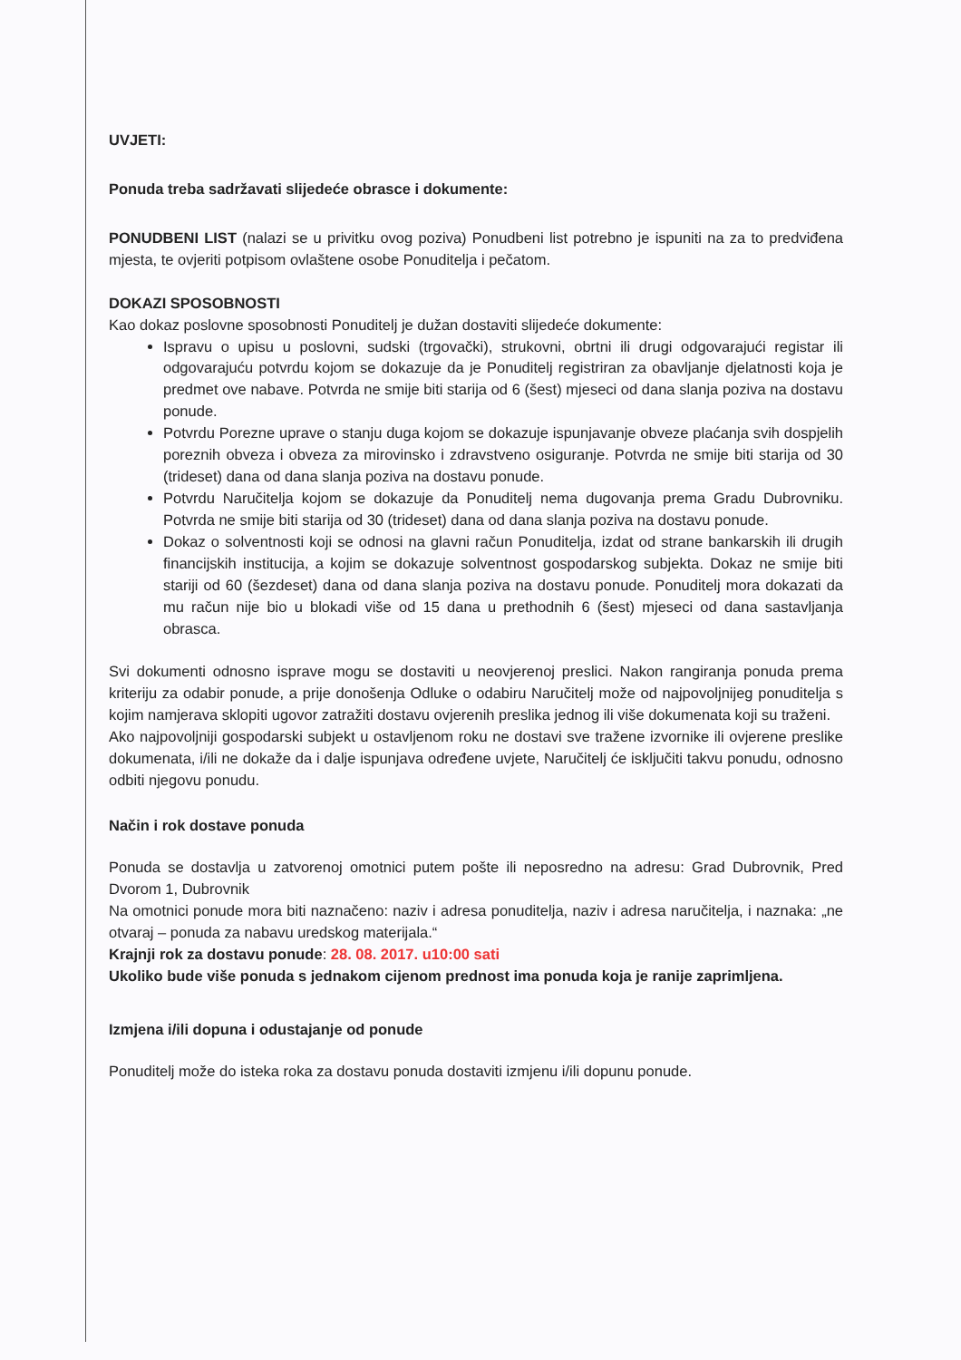UVJETI:
Ponuda treba sadržavati slijedeće obrasce i dokumente:
PONUDBENI LIST (nalazi se u privitku ovog poziva) Ponudbeni list potrebno je ispuniti na za to predviđena mjesta, te ovjeriti potpisom ovlaštene osobe Ponuditelja i pečatom.
DOKAZI SPOSOBNOSTI
Kao dokaz poslovne sposobnosti Ponuditelj je dužan dostaviti slijedeće dokumente:
Ispravu o upisu u poslovni, sudski (trgovački), strukovni, obrtni ili drugi odgovarajući registar ili odgovarajuću potvrdu kojom se dokazuje da je Ponuditelj registriran za obavljanje djelatnosti koja je predmet ove nabave. Potvrda ne smije biti starija od 6 (šest) mjeseci od dana slanja poziva na dostavu ponude.
Potvrdu Porezne uprave o stanju duga kojom se dokazuje ispunjavanje obveze plaćanja svih dospjelih poreznih obveza i obveza za mirovinsko i zdravstveno osiguranje. Potvrda ne smije biti starija od 30 (trideset) dana od dana slanja poziva na dostavu ponude.
Potvrdu Naručitelja kojom se dokazuje da Ponuditelj nema dugovanja prema Gradu Dubrovniku. Potvrda ne smije biti starija od 30 (trideset) dana od dana slanja poziva na dostavu ponude.
Dokaz o solventnosti koji se odnosi na glavni račun Ponuditelja, izdat od strane bankarskih ili drugih financijskih institucija, a kojim se dokazuje solventnost gospodarskog subjekta. Dokaz ne smije biti stariji od 60 (šezdeset) dana od dana slanja poziva na dostavu ponude. Ponuditelj mora dokazati da mu račun nije bio u blokadi više od 15 dana u prethodnih 6 (šest) mjeseci od dana sastavljanja obrasca.
Svi dokumenti odnosno isprave mogu se dostaviti u neovjerenoj preslici. Nakon rangiranja ponuda prema kriteriju za odabir ponude, a prije donošenja Odluke o odabiru Naručitelj može od najpovoljnijeg ponuditelja s kojim namjerava sklopiti ugovor zatražiti dostavu ovjerenih preslika jednog ili više dokumenata koji su traženi.
Ako najpovoljniji gospodarski subjekt u ostavljenom roku ne dostavi sve tražene izvornike ili ovjerene preslike dokumenata, i/ili ne dokaže da i dalje ispunjava određene uvjete, Naručitelj će isključiti takvu ponudu, odnosno odbiti njegovu ponudu.
Način i rok dostave ponuda
Ponuda se dostavlja u zatvorenoj omotnici putem pošte ili neposredno na adresu: Grad Dubrovnik, Pred Dvorom 1, Dubrovnik
Na omotnici ponude mora biti naznačeno: naziv i adresa ponuditelja, naziv i adresa naručitelja, i naznaka: „ne otvaraj – ponuda za nabavu uredskog materijala.“
Krajnji rok za dostavu ponude: 28. 08. 2017. u10:00 sati
Ukoliko bude više ponuda s jednakom cijenom prednost ima ponuda koja je ranije zaprimljena.
Izmjena i/ili dopuna i odustajanje od ponude
Ponuditelj može do isteka roka za dostavu ponuda dostaviti izmjenu i/ili dopunu ponude.